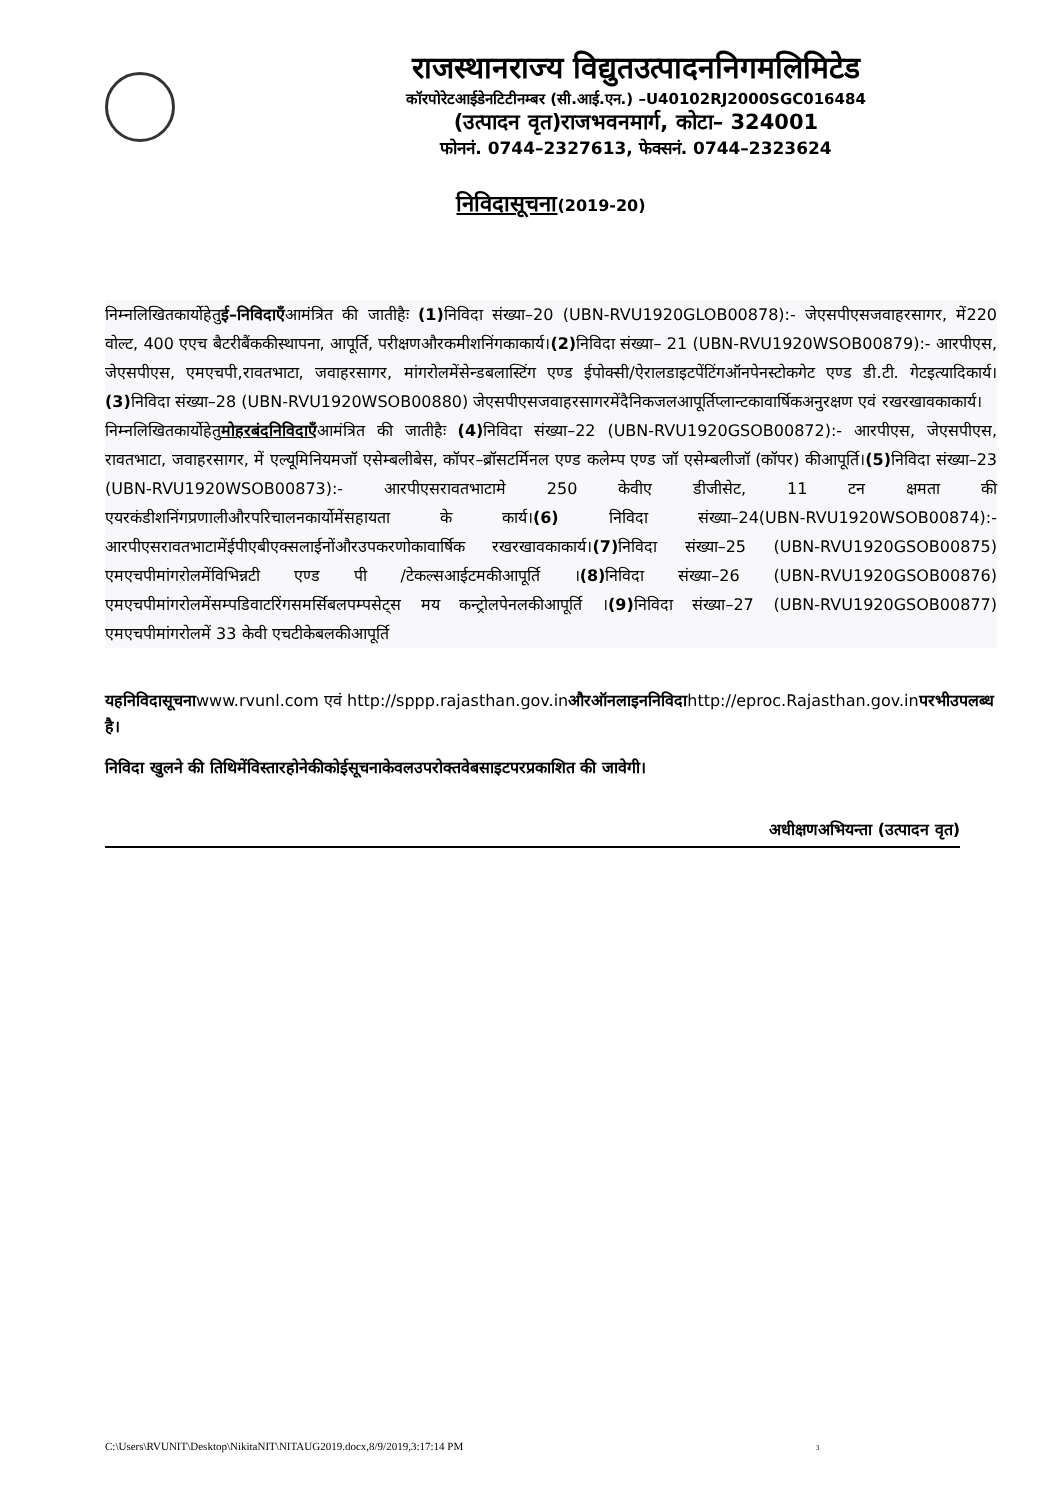राजस्थानराज्य विद्युतउत्पादननिगमलिमिटेड
कॉरपोरेटआईडेनटिटीनम्बर (सी.आई.एन.) –U40102RJ2000SGC016484
(उत्पादन वृत)राजभवनमार्ग, कोटा– 324001
फोननं. 0744–2327613, फेक्सनं. 0744–2323624
निविदासूचना(2019-20)
निम्नलिखितकार्योहेतुई–निविदाएँआमंत्रित की जातीहैः (1) निविदा संख्या–20 (UBN-RVU1920GLOB00878):- जेएसपीएसजवाहरसागर, में220 वोल्ट, 400 एएच बैटरीबैंककीस्थापना, आपूर्ति, परीक्षणऔरकमीशनिंगकाकार्य।(2) निविदा संख्या– 21 (UBN-RVU1920WSOB00879):- आरपीएस, जेएसपीएस, एमएचपी,रावतभाटा, जवाहरसागर, मांगरोलमेंसेन्डबलास्टिंग एण्ड ईपोक्सी/ऐरालडाइटपेंटिंगऑनपेनस्टोकगेट एण्ड डी.टी. गेटइत्यादिकार्य।(3) निविदा संख्या–28 (UBN-RVU1920WSOB00880) जेएसपीएसजवाहरसागरमेंदैनिकजलआपूर्तिप्लान्टकावार्षिकअनुरक्षण एवं रखरखावकाकार्य।
निम्नलिखितकार्योहेतुमोहरबंदनिविदाएँआमंत्रित की जातीहैः (4) निविदा संख्या–22 (UBN-RVU1920GSOB00872):- आरपीएस, जेएसपीएस, रावतभाटा, जवाहरसागर, में एल्यूमिनियमजॉ एसेम्बलीबेस, कॉपर–ब्रॉसटर्मिनल एण्ड कलेम्प एण्ड जॉ एसेम्बलीजॉ (कॉपर) कीआपूर्ति।(5) निविदा संख्या–23 (UBN-RVU1920WSOB00873):- आरपीएसरावतभाटामे 250 केवीए डीजीसेट, 11 टन क्षमता की एयरकंडीशनिंगप्रणालीऔरपरिचालनकार्योमेंसहायता के कार्य।(6) निविदा संख्या–24(UBN-RVU1920WSOB00874):- आरपीएसरावतभाटामेंईपीएबीएक्सलाईनोंऔरउपकरणोकावार्षिक रखरखावकाकार्य।(7) निविदा संख्या–25 (UBN-RVU1920GSOB00875) एमएचपीमांगरोलमेंविभिन्नटी एण्ड पी /टेकल्सआईटमकीआपूर्ति ।(8) निविदा संख्या–26 (UBN-RVU1920GSOB00876) एमएचपीमांगरोलमेंसम्पडिवाटरिंगसमर्सिबलपम्पसेट्स मय कन्ट्रोलपेनलकीआपूर्ति ।(9) निविदा संख्या–27 (UBN-RVU1920GSOB00877) एमएचपीमांगरोलमें 33 केवी एचटीकेबलकीआपूर्ति
यहनिविदासूचनाwww.rvunl.com एवं http://sppp.rajasthan.gov.inऔरऑनलाइननिविदाhttp://eproc.Rajasthan.gov.inपरभीउपलब्ध है।
निविदा खुलने की तिथिमेंविस्तारहोनेकीकोईसूचनाकेवलउपरोक्तवेबसाइटपरप्रकाशित की जावेगी।
अधीक्षणअभियन्ता (उत्पादन वृत)
C:\Users\RVUNIT\Desktop\NikitaNIT\NITAUG2019.docx,8/9/2019,3:17:14 PM 3